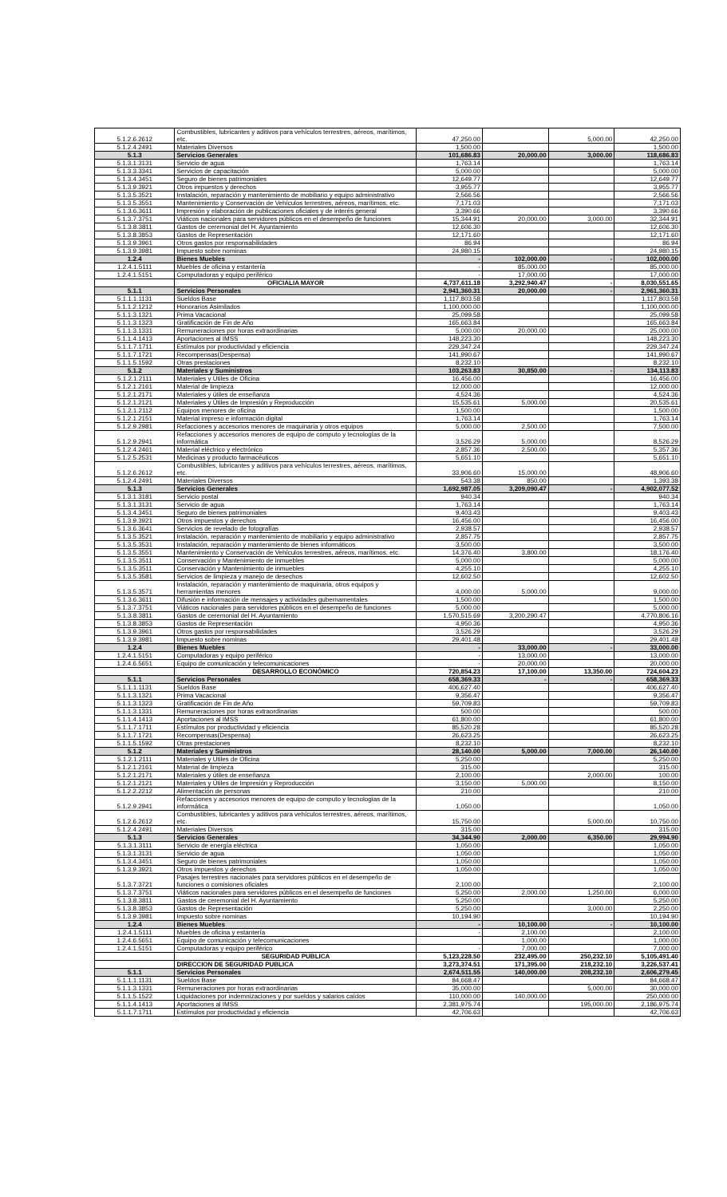| 5.1.2.6.2612 | Combustibles, lubricantes y aditivos para vehículos terrestres, aéreos, marítimos, etc. | 47,250.00 | | 5,000.00 | 42,250.00 |
| 5.1.2.4.2491 | Materiales Diversos | 1,500.00 | | | 1,500.00 |
| 5.1.3 | Servicios Generales | 101,686.83 | 20,000.00 | 3,000.00 | 118,686.83 |
| 5.1.3.1.3131 | Servicio de agua | 1,763.14 | | | 1,763.14 |
| 5.1.3.3.3341 | Servicios de capacitación | 5,000.00 | | | 5,000.00 |
| 5.1.3.4.3451 | Seguro de bienes patrimoniales | 12,649.77 | | | 12,649.77 |
| 5.1.3.9.3921 | Otros impuestos y derechos | 3,955.77 | | | 3,955.77 |
| 5.1.3.5.3521 | Instalación, reparación y mantenimiento de mobiliario y equipo administrativo | 2,566.56 | | | 2,566.56 |
| 5.1.3.5.3551 | Mantenimiento y Conservación de Vehículos terrestres, aéreos, marítimos, etc. | 7,171.03 | | | 7,171.03 |
| 5.1.3.6.3611 | Impresión y elaboración de publicaciones oficiales y de interés general | 3,390.66 | | | 3,390.66 |
| 5.1.3.7.3751 | Viáticos nacionales para servidores públicos en el desempeño de funciones | 15,344.91 | 20,000.00 | 3,000.00 | 32,344.91 |
| 5.1.3.8.3811 | Gastos de ceremonial del H. Ayuntamiento | 12,606.30 | | | 12,606.30 |
| 5.1.3.8.3853 | Gastos de Representación | 12,171.60 | | | 12,171.60 |
| 5.1.3.9.3961 | Otros gastos por responsabilidades | 86.94 | | | 86.94 |
| 5.1.3.9.3981 | Impuesto sobre nominas | 24,980.15 | | | 24,980.15 |
| 1.2.4 | Bienes Muebles | - | 102,000.00 | - | 102,000.00 |
| 1.2.4.1.5111 | Muebles de oficina y estantería | - | 85,000.00 | | 85,000.00 |
| 1.2.4.1.5151 | Computadoras y equipo periférico | - | 17,000.00 | | 17,000.00 |
| | OFICIALIA MAYOR | 4,737,611.18 | 3,292,940.47 | - | 8,030,551.65 |
| 5.1.1 | Servicios Personales | 2,941,360.31 | 20,000.00 | - | 2,961,360.31 |
| 5.1.1.1.1131 | Sueldos Base | 1,117,803.58 | | | 1,117,803.58 |
| 5.1.1.2.1212 | Honorarios Asimilados | 1,100,000.00 | | | 1,100,000.00 |
| 5.1.1.3.1321 | Prima Vacacional | 25,099.58 | | | 25,099.58 |
| 5.1.1.3.1323 | Gratificación de Fin de Año | 165,663.84 | | | 165,663.84 |
| 5.1.1.3.1331 | Remuneraciones por horas extraordinarias | 5,000.00 | 20,000.00 | | 25,000.00 |
| 5.1.1.4.1413 | Aportaciones al IMSS | 148,223.30 | | | 148,223.30 |
| 5.1.1.7.1711 | Estímulos por productividad y eficiencia | 229,347.24 | | | 229,347.24 |
| 5.1.1.7.1721 | Recompensas(Despensa) | 141,990.67 | | | 141,990.67 |
| 5.1.1.5.1592 | Otras prestaciones | 8,232.10 | | | 8,232.10 |
| 5.1.2 | Materiales y Suministros | 103,263.83 | 30,850.00 | - | 134,113.83 |
| 5.1.2.1.2111 | Materiales y Utiles de Oficina | 16,456.00 | | | 16,456.00 |
| 5.1.2.1.2161 | Material de limpieza | 12,000.00 | | | 12,000.00 |
| 5.1.2.1.2171 | Materiales y útiles de enseñanza | 4,524.36 | | | 4,524.36 |
| 5.1.2.1.2121 | Materiales y Útiles de Impresión y Reproducción | 15,535.61 | 5,000.00 | | 20,535.61 |
| 5.1.2.1.2112 | Equipos menores de oficina | 1,500.00 | | | 1,500.00 |
| 5.1.2.1.2151 | Material impreso e información digital | 1,763.14 | | | 1,763.14 |
| 5.1.2.9.2981 | Refacciones y accesorios menores de maquinaria y otros equipos | 5,000.00 | 2,500.00 | | 7,500.00 |
| 5.1.2.9.2941 | Refacciones y accesorios menores de equipo de computo y tecnologías de la informática | 3,526.29 | 5,000.00 | | 8,526.29 |
| 5.1.2.4.2461 | Material eléctrico y electrónico | 2,857.36 | 2,500.00 | | 5,357.36 |
| 5.1.2.5.2531 | Medicinas y producto farmacéuticos | 5,651.10 | | | 5,651.10 |
| 5.1.2.6.2612 | Combustibles, lubricantes y aditivos para vehículos terrestres, aéreos, marítimos, etc. | 33,906.60 | 15,000.00 | | 48,906.60 |
| 5.1.2.4.2491 | Materiales Diversos | 543.38 | 850.00 | | 1,393.38 |
| 5.1.3 | Servicios Generales | 1,692,987.05 | 3,209,090.47 | - | 4,902,077.52 |
| 5.1.3.1.3181 | Servicio postal | 940.34 | | | 940.34 |
| 5.1.3.1.3131 | Servicio de agua | 1,763.14 | | | 1,763.14 |
| 5.1.3.4.3451 | Seguro de bienes patrimoniales | 9,403.43 | | | 9,403.43 |
| 5.1.3.9.3921 | Otros impuestos y derechos | 16,456.00 | | | 16,456.00 |
| 5.1.3.6.3641 | Servicios de revelado de fotografías | 2,938.57 | | | 2,938.57 |
| 5.1.3.5.3521 | Instalación, reparación y mantenimiento de mobiliario y equipo administrativo | 2,857.75 | | | 2,857.75 |
| 5.1.3.5.3531 | Instalación, reparación y mantenimiento de bienes informáticos | 3,500.00 | | | 3,500.00 |
| 5.1.3.5.3551 | Mantenimiento y Conservación de Vehículos terrestres, aéreos, marítimos, etc. | 14,376.40 | 3,800.00 | | 18,176.40 |
| 5.1.3.5.3511 | Conservación y Mantenimiento de inmuebles | 5,000.00 | | | 5,000.00 |
| 5.1.3.5.3511 | Conservación y Mantenimiento de inmuebles | 4,255.10 | | | 4,255.10 |
| 5.1.3.5.3581 | Servicios de limpieza y manejo de desechos | 12,602.50 | | | 12,602.50 |
| 5.1.3.5.3571 | Instalación, reparación y mantenimiento de maquinaria, otros equipos y herramientas menores | 4,000.00 | 5,000.00 | | 9,000.00 |
| 5.1.3.6.3611 | Difusión e información de mensajes y actividades gubernamentales | 1,500.00 | | | 1,500.00 |
| 5.1.3.7.3751 | Viáticos nacionales para servidores públicos en el desempeño de funciones | 5,000.00 | | | 5,000.00 |
| 5.1.3.8.3811 | Gastos de ceremonial del H. Ayuntamiento | 1,570,515.69 | 3,200,290.47 | | 4,770,806.16 |
| 5.1.3.8.3853 | Gastos de Representación | 4,950.36 | | | 4,950.36 |
| 5.1.3.9.3961 | Otros gastos por responsabilidades | 3,526.29 | | | 3,526.29 |
| 5.1.3.9.3981 | Impuesto sobre nominas | 29,401.48 | | | 29,401.48 |
| 1.2.4 | Bienes Muebles | - | 33,000.00 | - | 33,000.00 |
| 1.2.4.1.5151 | Computadoras y equipo periférico | - | 13,000.00 | | 13,000.00 |
| 1.2.4.6.5651 | Equipo de comunicación y telecomunicaciones | - | 20,000.00 | | 20,000.00 |
| | DESARROLLO ECONÓMICO | 720,854.23 | 17,100.00 | 13,350.00 | 724,604.23 |
| 5.1.1 | Servicios Personales | 658,369.33 | - | - | 658,369.33 |
| 5.1.1.1.1131 | Sueldos Base | 406,627.40 | | | 406,627.40 |
| 5.1.1.3.1321 | Prima Vacacional | 9,356.47 | | | 9,356.47 |
| 5.1.1.3.1323 | Gratificación de Fin de Año | 59,709.83 | | | 59,709.83 |
| 5.1.1.3.1331 | Remuneraciones por horas extraordinarias | 500.00 | | | 500.00 |
| 5.1.1.4.1413 | Aportaciones al IMSS | 61,800.00 | | | 61,800.00 |
| 5.1.1.7.1711 | Estímulos por productividad y eficiencia | 85,520.28 | | | 85,520.28 |
| 5.1.1.7.1721 | Recompensas(Despensa) | 26,623.25 | | | 26,623.25 |
| 5.1.1.5.1592 | Otras prestaciones | 8,232.10 | | | 8,232.10 |
| 5.1.2 | Materiales y Suministros | 28,140.00 | 5,000.00 | 7,000.00 | 26,140.00 |
| 5.1.2.1.2111 | Materiales y Utiles de Oficina | 5,250.00 | | | 5,250.00 |
| 5.1.2.1.2161 | Material de limpieza | 315.00 | | | 315.00 |
| 5.1.2.1.2171 | Materiales y útiles de enseñanza | 2,100.00 | | 2,000.00 | 100.00 |
| 5.1.2.1.2121 | Materiales y Útiles de Impresión y Reproducción | 3,150.00 | 5,000.00 | | 8,150.00 |
| 5.1.2.2.2212 | Alimentación de personas | 210.00 | | | 210.00 |
| 5.1.2.9.2941 | Refacciones y accesorios menores de equipo de computo y tecnologías de la informática | 1,050.00 | | | 1,050.00 |
| 5.1.2.6.2612 | Combustibles, lubricantes y aditivos para vehículos terrestres, aéreos, marítimos, etc. | 15,750.00 | | 5,000.00 | 10,750.00 |
| 5.1.2.4.2491 | Materiales Diversos | 315.00 | | | 315.00 |
| 5.1.3 | Servicios Generales | 34,344.90 | 2,000.00 | 6,350.00 | 29,994.90 |
| 5.1.3.1.3111 | Servicio de energía eléctrica | 1,050.00 | | | 1,050.00 |
| 5.1.3.1.3131 | Servicio de agua | 1,050.00 | | | 1,050.00 |
| 5.1.3.4.3451 | Seguro de bienes patrimoniales | 1,050.00 | | | 1,050.00 |
| 5.1.3.9.3921 | Otros impuestos y derechos | 1,050.00 | | | 1,050.00 |
| 5.1.3.7.3721 | Pasajes terrestres nacionales para servidores públicos en el desempeño de funciones o comisiones oficiales | 2,100.00 | | | 2,100.00 |
| 5.1.3.7.3751 | Viáticos nacionales para servidores públicos en el desempeño de funciones | 5,250.00 | 2,000.00 | 1,250.00 | 6,000.00 |
| 5.1.3.8.3811 | Gastos de ceremonial del H. Ayuntamiento | 5,250.00 | | | 5,250.00 |
| 5.1.3.8.3853 | Gastos de Representación | 5,250.00 | | 3,000.00 | 2,250.00 |
| 5.1.3.9.3981 | Impuesto sobre nominas | 10,194.90 | | | 10,194.90 |
| 1.2.4 | Bienes Muebles | - | 10,100.00 | - | 10,100.00 |
| 1.2.4.1.5111 | Muebles de oficina y estantería | - | 2,100.00 | | 2,100.00 |
| 1.2.4.6.5651 | Equipo de comunicación y telecomunicaciones | | 1,000.00 | | 1,000.00 |
| 1.2.4.1.5151 | Computadoras y equipo periférico | - | 7,000.00 | | 7,000.00 |
| | SEGURIDAD PUBLICA | 5,123,228.50 | 232,495.00 | 250,232.10 | 5,105,491.40 |
| | DIRECCION DE SEGURIDAD PUBLICA | 3,273,374.51 | 171,395.00 | 218,232.10 | 3,226,537.41 |
| 5.1.1 | Servicios Personales | 2,674,511.55 | 140,000.00 | 208,232.10 | 2,606,279.45 |
| 5.1.1.1.1131 | Sueldos Base | 84,668.47 | | | 84,668.47 |
| 5.1.1.3.1331 | Remuneraciones por horas extraordinarias | 35,000.00 | | 5,000.00 | 30,000.00 |
| 5.1.1.5.1522 | Liquidaciones por indemnizaciones y por sueldos y salarios caídos | 110,000.00 | 140,000.00 | | 250,000.00 |
| 5.1.1.4.1413 | Aportaciones al IMSS | 2,381,975.74 | | 195,000.00 | 2,186,975.74 |
| 5.1.1.7.1711 | Estímulos por productividad y eficiencia | 42,706.63 | | | 42,706.63 |